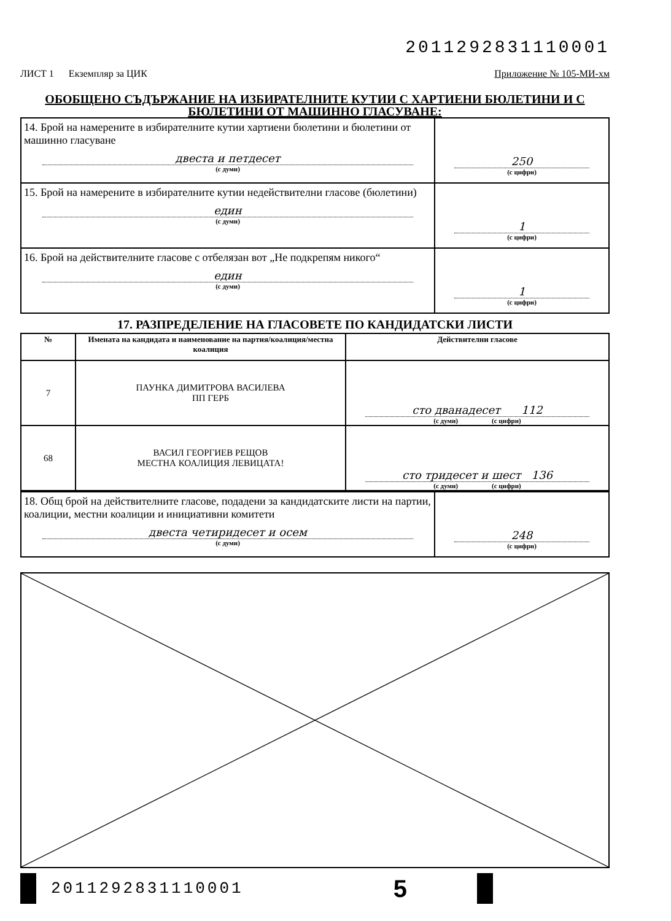2011292831110001
ЛИСТ 1 Екземпляр за ЦИК Приложение № 105-МИ-хм
ОБОБЩЕНО СЪДЪРЖАНИЕ НА ИЗБИРАТЕЛНИТЕ КУТИИ С ХАРТИЕНИ БЮЛЕТИНИ И С БЮЛЕТИНИ ОТ МАШИННО ГЛАСУВАНЕ:
| 14. Брой на намерените в избирателните кутии хартиени бюлетини и бюлетини от машинно гласуване двеста и петдесет (с думи) | 250 (с цифри) |
| 15. Брой на намерените в избирателните кутии недействителни гласове (бюлетини) един (с думи) | 1 (с цифри) |
| 16. Брой на действителните гласове с отбелязан вот „Не подкрепям никого“ един (с думи) | 1 (с цифри) |
17. РАЗПРЕДЕЛЕНИЕ НА ГЛАСОВЕТЕ ПО КАНДИДАТСКИ ЛИСТИ
| № | Имената на кандидата и наименование на партия/коалиция/местна коалиция | Действителни гласове |
| --- | --- | --- |
| 7 | ПАУНКА ДИМИТРОВА ВАСИЛЕВА ПП ГЕРБ | сто дванадесет 112 (с думи) (с цифри) |
| 68 | ВАСИЛ ГЕОРГИЕВ РЕЩОВ МЕСТНА КОАЛИЦИЯ ЛЕВИЦАТА! | сто тридесет и шест 136 (с думи) (с цифри) |
| 18. Общ брой на действителните гласове, подадени за кандидатските листи на партии, коалиции, местни коалиции и инициативни комитети двеста четиридесет и осем (с думи) | 248 (с цифри) |
2011292831110001 5